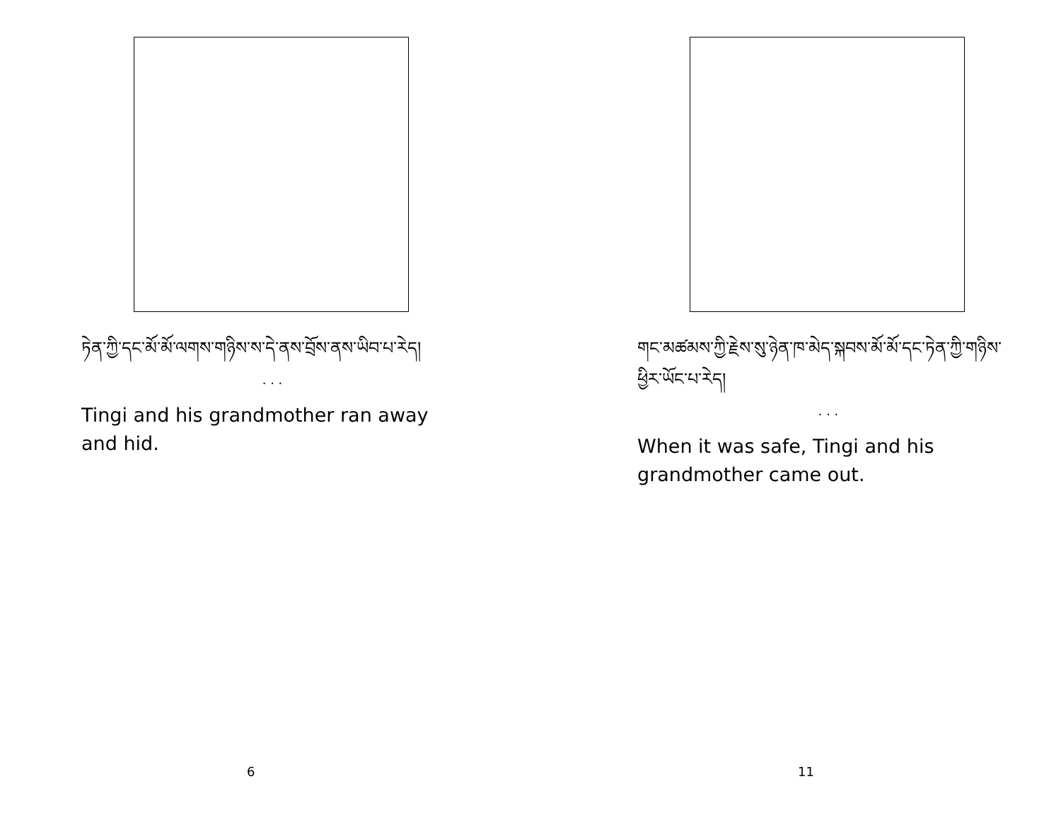ཏེན་ཀྱི་དང་མོ་མོ་ལགས་གཉིས་ས་དེ་ནས་བྲོས་ནས་ཡིབ་པ་རེད།
. . .
Tingi and his grandmother ran away and hid.
6
གང་མཚམས་ཀྱི་རྗེས་སུ་ཉེན་ཁ་མེད་སྐབས་མོ་མོ་དང་ཏེན་ཀྱི་གཉིས་ཕྱིར་ཡོང་པ་རེད།
. . .
When it was safe, Tingi and his grandmother came out.
11